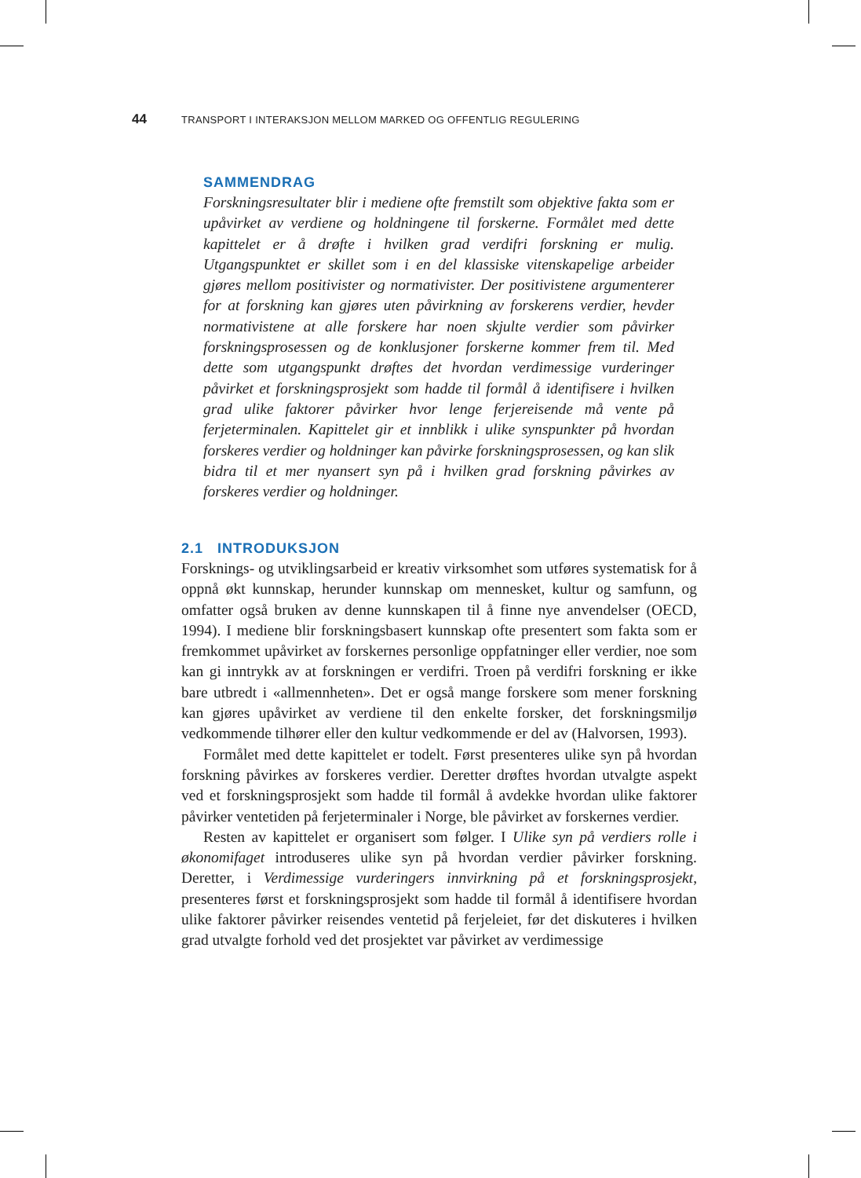44 TRANSPORT I INTERAKSJON MELLOM MARKED OG OFFENTLIG REGULERING
SAMMENDRAG
Forskningsresultater blir i mediene ofte fremstilt som objektive fakta som er upåvirket av verdiene og holdningene til forskerne. Formålet med dette kapittelet er å drøfte i hvilken grad verdifri forskning er mulig. Utgangspunktet er skillet som i en del klassiske vitenskapelige arbeider gjøres mellom positivister og normativister. Der positivistene argumenterer for at forskning kan gjøres uten påvirkning av forskerens verdier, hevder normativistene at alle forskere har noen skjulte verdier som påvirker forskningsprosessen og de konklusjoner forskerne kommer frem til. Med dette som utgangspunkt drøftes det hvordan verdimessige vurderinger påvirket et forskningsprosjekt som hadde til formål å identifisere i hvilken grad ulike faktorer påvirker hvor lenge ferjereisende må vente på ferjeterminalen. Kapittelet gir et innblikk i ulike synspunkter på hvordan forskeres verdier og holdninger kan påvirke forskningsprosessen, og kan slik bidra til et mer nyansert syn på i hvilken grad forskning påvirkes av forskeres verdier og holdninger.
2.1 INTRODUKSJON
Forsknings- og utviklingsarbeid er kreativ virksomhet som utføres systematisk for å oppnå økt kunnskap, herunder kunnskap om mennesket, kultur og samfunn, og omfatter også bruken av denne kunnskapen til å finne nye anvendelser (OECD, 1994). I mediene blir forskningsbasert kunnskap ofte presentert som fakta som er fremkommet upåvirket av forskernes personlige oppfatninger eller verdier, noe som kan gi inntrykk av at forskningen er verdifri. Troen på verdifri forskning er ikke bare utbredt i «allmennheten». Det er også mange forskere som mener forskning kan gjøres upåvirket av verdiene til den enkelte forsker, det forskningsmiljø vedkommende tilhører eller den kultur vedkommende er del av (Halvorsen, 1993).
Formålet med dette kapittelet er todelt. Først presenteres ulike syn på hvordan forskning påvirkes av forskeres verdier. Deretter drøftes hvordan utvalgte aspekt ved et forskningsprosjekt som hadde til formål å avdekke hvordan ulike faktorer påvirker ventetiden på ferjeterminaler i Norge, ble påvirket av forskernes verdier.
Resten av kapittelet er organisert som følger. I Ulike syn på verdiers rolle i økonomifaget introduseres ulike syn på hvordan verdier påvirker forskning. Deretter, i Verdimessige vurderingers innvirkning på et forskningsprosjekt, presenteres først et forskningsprosjekt som hadde til formål å identifisere hvordan ulike faktorer påvirker reisendes ventetid på ferjeleiet, før det diskuteres i hvilken grad utvalgte forhold ved det prosjektet var påvirket av verdimessige